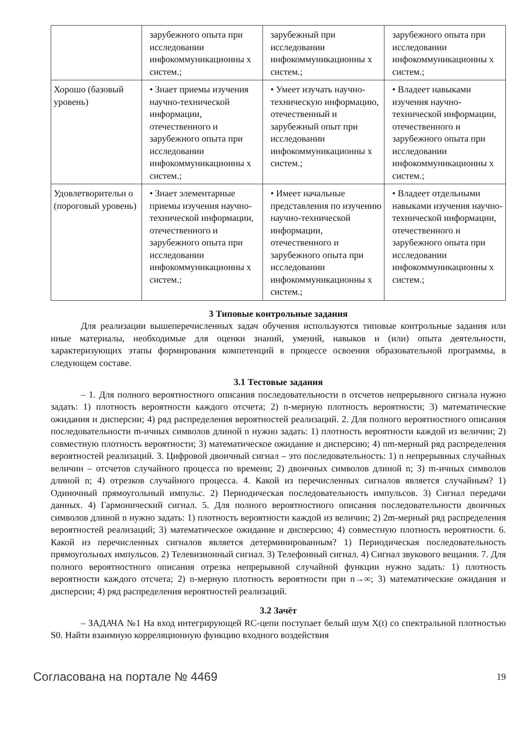| | зарубежного опыта при исследовании инфокоммуникационны х систем.; | зарубежный при исследовании инфокоммуникационны х систем.; | зарубежного опыта при исследовании инфокоммуникационны х систем.; |
| Хорошо (базовый уровень) | • Знает приемы изучения научно-технической информации, отечественного и зарубежного опыта при исследовании инфокоммуникационны х систем.; | • Умеет изучать научно-техническую информацию, отечественный и зарубежный опыт при исследовании инфокоммуникационны х систем.; | • Владеет навыками изучения научно-технической информации, отечественного и зарубежного опыта при исследовании инфокоммуникационны х систем.; |
| Удовлетворительн о (пороговый уровень) | • Знает элементарные приемы изучения научно-технической информации, отечественного и зарубежного опыта при исследовании инфокоммуникационны х систем.; | • Имеет начальные представления по изучению научно-технической информации, отечественного и зарубежного опыта при исследовании инфокоммуникационны х систем.; | • Владеет отдельными навыками изучения научно-технической информации, отечественного и зарубежного опыта при исследовании инфокоммуникационны х систем.; |
3 Типовые контрольные задания
Для реализации вышеперечисленных задач обучения используются типовые контрольные задания или иные материалы, необходимые для оценки знаний, умений, навыков и (или) опыта деятельности, характеризующих этапы формирования компетенций в процессе освоения образовательной программы, в следующем составе.
3.1 Тестовые задания
– 1. Для полного вероятностного описания последовательности n отсчетов непрерывного сигнала нужно задать: 1) плотность вероятности каждого отсчета; 2) n-мерную плотность вероятности; 3) математические ожидания и дисперсии; 4) ряд распределения вероятностей реализаций. 2. Для полного вероятностного описания последовательности m-ичных символов длиной n нужно задать: 1) плотность вероятности каждой из величин; 2) совместную плотность вероятности; 3) математическое ожидание и дисперсию; 4) nm-мерный ряд распределения вероятностей реализаций. 3. Цифровой двоичный сигнал – это последовательность: 1) n непрерывных случайных величин – отсчетов случайного процесса по времени; 2) двоичных символов длиной n; 3) m-ичных символов длиной n; 4) отрезков случайного процесса. 4. Какой из перечисленных сигналов является случайным? 1) Одиночный прямоугольный импульс. 2) Периодическая последовательность импульсов. 3) Сигнал передачи данных. 4) Гармонический сигнал. 5. Для полного вероятностного описания последовательности двоичных символов длиной n нужно задать: 1) плотность вероятности каждой из величин; 2) 2m-мерный ряд распределения вероятностей реализаций; 3) математическое ожидание и дисперсию; 4) совместную плотность вероятности. 6. Какой из перечисленных сигналов является детерминированным? 1) Периодическая последовательность прямоугольных импульсов. 2) Телевизионный сигнал. 3) Телефонный сигнал. 4) Сигнал звукового вещания. 7. Для полного вероятностного описания отрезка непрерывной случайной функции нужно задать: 1) плотность вероятности каждого отсчета; 2) n-мерную плотность вероятности при n→∞; 3) математические ожидания и дисперсии; 4) ряд распределения вероятностей реализаций.
3.2 Зачёт
– ЗАДАЧА №1 На вход интегрирующей RC-цепи поступает белый шум X(t) со спектральной плотностью S0. Найти взаимную корреляционную функцию входного воздействия
Согласована на портале № 4469 19